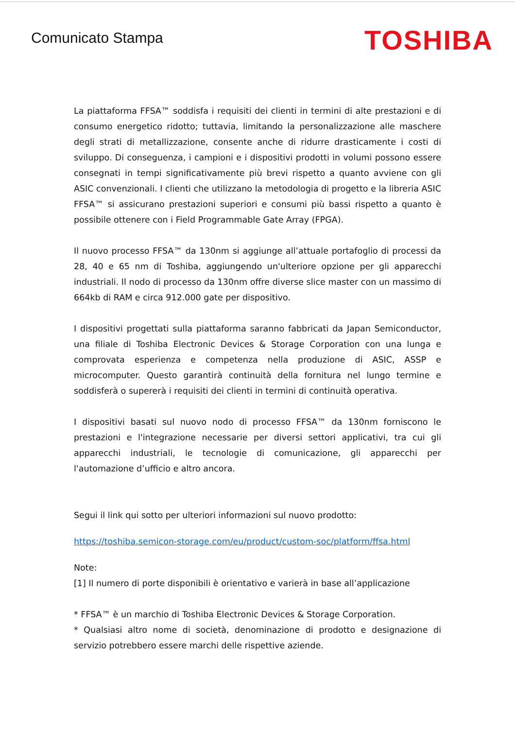Comunicato Stampa
TOSHIBA
La piattaforma FFSA™ soddisfa i requisiti dei clienti in termini di alte prestazioni e di consumo energetico ridotto; tuttavia, limitando la personalizzazione alle maschere degli strati di metallizzazione, consente anche di ridurre drasticamente i costi di sviluppo. Di conseguenza, i campioni e i dispositivi prodotti in volumi possono essere consegnati in tempi significativamente più brevi rispetto a quanto avviene con gli ASIC convenzionali. I clienti che utilizzano la metodologia di progetto e la libreria ASIC FFSA™ si assicurano prestazioni superiori e consumi più bassi rispetto a quanto è possibile ottenere con i Field Programmable Gate Array (FPGA).
Il nuovo processo FFSA™ da 130nm si aggiunge all’attuale portafoglio di processi da 28, 40 e 65 nm di Toshiba, aggiungendo un'ulteriore opzione per gli apparecchi industriali. Il nodo di processo da 130nm offre diverse slice master con un massimo di 664kb di RAM e circa 912.000 gate per dispositivo.
I dispositivi progettati sulla piattaforma saranno fabbricati da Japan Semiconductor, una filiale di Toshiba Electronic Devices & Storage Corporation con una lunga e comprovata esperienza e competenza nella produzione di ASIC, ASSP e microcomputer. Questo garantirà continuità della fornitura nel lungo termine e soddisferà o supererà i requisiti dei clienti in termini di continuità operativa.
I dispositivi basati sul nuovo nodo di processo FFSA™ da 130nm forniscono le prestazioni e l'integrazione necessarie per diversi settori applicativi, tra cui gli apparecchi industriali, le tecnologie di comunicazione, gli apparecchi per l'automazione d’ufficio e altro ancora.
Segui il link qui sotto per ulteriori informazioni sul nuovo prodotto:
https://toshiba.semicon-storage.com/eu/product/custom-soc/platform/ffsa.html
Note:
[1] Il numero di porte disponibili è orientativo e varierà in base all’applicazione
* FFSA™ è un marchio di Toshiba Electronic Devices & Storage Corporation.
* Qualsiasi altro nome di società, denominazione di prodotto e designazione di servizio potrebbero essere marchi delle rispettive aziende.